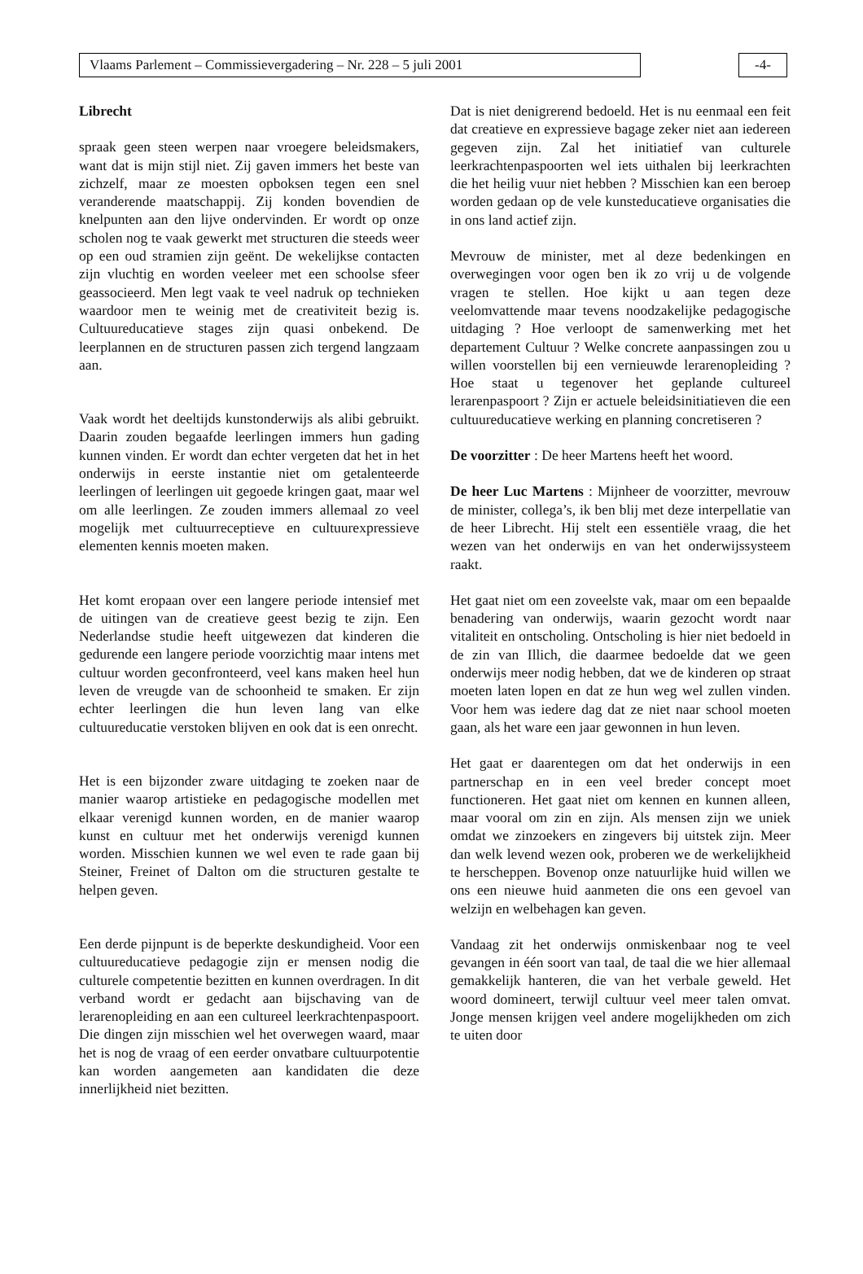Vlaams Parlement – Commissievergadering – Nr. 228 – 5 juli 2001 -4-
Librecht
spraak geen steen werpen naar vroegere beleidsmakers, want dat is mijn stijl niet. Zij gaven immers het beste van zichzelf, maar ze moesten opboksen tegen een snel veranderende maatschappij. Zij konden bovendien de knelpunten aan den lijve ondervinden. Er wordt op onze scholen nog te vaak gewerkt met structuren die steeds weer op een oud stramien zijn geënt. De wekelijkse contacten zijn vluchtig en worden veeleer met een schoolse sfeer geassocieerd. Men legt vaak te veel nadruk op technieken waardoor men te weinig met de creativiteit bezig is. Cultuureducatieve stages zijn quasi onbekend. De leerplannen en de structuren passen zich tergend langzaam aan.
Vaak wordt het deeltijds kunstonderwijs als alibi gebruikt. Daarin zouden begaafde leerlingen immers hun gading kunnen vinden. Er wordt dan echter vergeten dat het in het onderwijs in eerste instantie niet om getalenteerde leerlingen of leerlingen uit gegoede kringen gaat, maar wel om alle leerlingen. Ze zouden immers allemaal zo veel mogelijk met cultuurreceptieve en cultuurexpressieve elementen kennis moeten maken.
Het komt eropaan over een langere periode intensief met de uitingen van de creatieve geest bezig te zijn. Een Nederlandse studie heeft uitgewezen dat kinderen die gedurende een langere periode voorzichtig maar intens met cultuur worden geconfronteerd, veel kans maken heel hun leven de vreugde van de schoonheid te smaken. Er zijn echter leerlingen die hun leven lang van elke cultuureducatie verstoken blijven en ook dat is een onrecht.
Het is een bijzonder zware uitdaging te zoeken naar de manier waarop artistieke en pedagogische modellen met elkaar verenigd kunnen worden, en de manier waarop kunst en cultuur met het onderwijs verenigd kunnen worden. Misschien kunnen we wel even te rade gaan bij Steiner, Freinet of Dalton om die structuren gestalte te helpen geven.
Een derde pijnpunt is de beperkte deskundigheid. Voor een cultuureducatieve pedagogie zijn er mensen nodig die culturele competentie bezitten en kunnen overdragen. In dit verband wordt er gedacht aan bijschaving van de lerarenopleiding en aan een cultureel leerkrachtenpaspoort. Die dingen zijn misschien wel het overwegen waard, maar het is nog de vraag of een eerder onvatbare cultuurpotentie kan worden aangemeten aan kandidaten die deze innerlijkheid niet bezitten.
Dat is niet denigrerend bedoeld. Het is nu eenmaal een feit dat creatieve en expressieve bagage zeker niet aan iedereen gegeven zijn. Zal het initiatief van culturele leerkrachtenpaspoorten wel iets uithalen bij leerkrachten die het heilig vuur niet hebben ? Misschien kan een beroep worden gedaan op de vele kunsteducatieve organisaties die in ons land actief zijn.
Mevrouw de minister, met al deze bedenkingen en overwegingen voor ogen ben ik zo vrij u de volgende vragen te stellen. Hoe kijkt u aan tegen deze veelomvattende maar tevens noodzakelijke pedagogische uitdaging ? Hoe verloopt de samenwerking met het departement Cultuur ? Welke concrete aanpassingen zou u willen voorstellen bij een vernieuwde lerarenopleiding ? Hoe staat u tegenover het geplande cultureel lerarenpaspoort ? Zijn er actuele beleidsinitiatieven die een cultuureducatieve werking en planning concretiseren ?
De voorzitter : De heer Martens heeft het woord.
De heer Luc Martens : Mijnheer de voorzitter, mevrouw de minister, collega’s, ik ben blij met deze interpellatie van de heer Librecht. Hij stelt een essentiële vraag, die het wezen van het onderwijs en van het onderwijssysteem raakt.
Het gaat niet om een zoveelste vak, maar om een bepaalde benadering van onderwijs, waarin gezocht wordt naar vitaliteit en ontscholing. Ontscholing is hier niet bedoeld in de zin van Illich, die daarmee bedoelde dat we geen onderwijs meer nodig hebben, dat we de kinderen op straat moeten laten lopen en dat ze hun weg wel zullen vinden. Voor hem was iedere dag dat ze niet naar school moeten gaan, als het ware een jaar gewonnen in hun leven.
Het gaat er daarentegen om dat het onderwijs in een partnerschap en in een veel breder concept moet functioneren. Het gaat niet om kennen en kunnen alleen, maar vooral om zin en zijn. Als mensen zijn we uniek omdat we zinzoekers en zingevers bij uitstek zijn. Meer dan welk levend wezen ook, proberen we de werkelijkheid te herscheppen. Bovenop onze natuurlijke huid willen we ons een nieuwe huid aanmeten die ons een gevoel van welzijn en welbehagen kan geven.
Vandaag zit het onderwijs onmiskenbaar nog te veel gevangen in één soort van taal, de taal die we hier allemaal gemakkelijk hanteren, die van het verbale geweld. Het woord domineert, terwijl cultuur veel meer talen omvat. Jonge mensen krijgen veel andere mogelijkheden om zich te uiten door